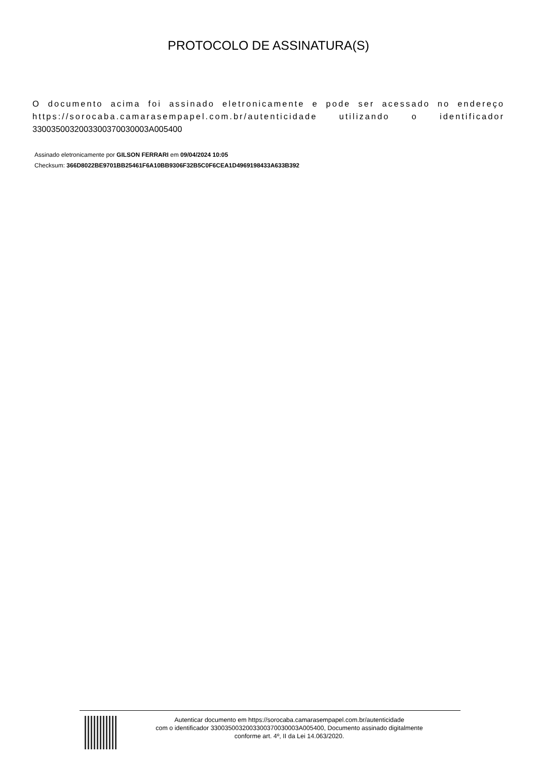PROTOCOLO DE ASSINATURA(S)
O documento acima foi assinado eletronicamente e pode ser acessado no endereço https://sorocaba.camarasempapel.com.br/autenticidade utilizando o identificador 330035003200330037003000​3A005400
Assinado eletronicamente por GILSON FERRARI em 09/04/2024 10:05
Checksum: 366D8022BE9701BB25461F6A10BB9306F32B5C0F6CEA1D4969198433A633B392
Autenticar documento em https://sorocaba.camarasempapel.com.br/autenticidade
com o identificador 330035003200330037003000​3A005400, Documento assinado digitalmente
conforme art. 4º, II da Lei 14.063/2020.